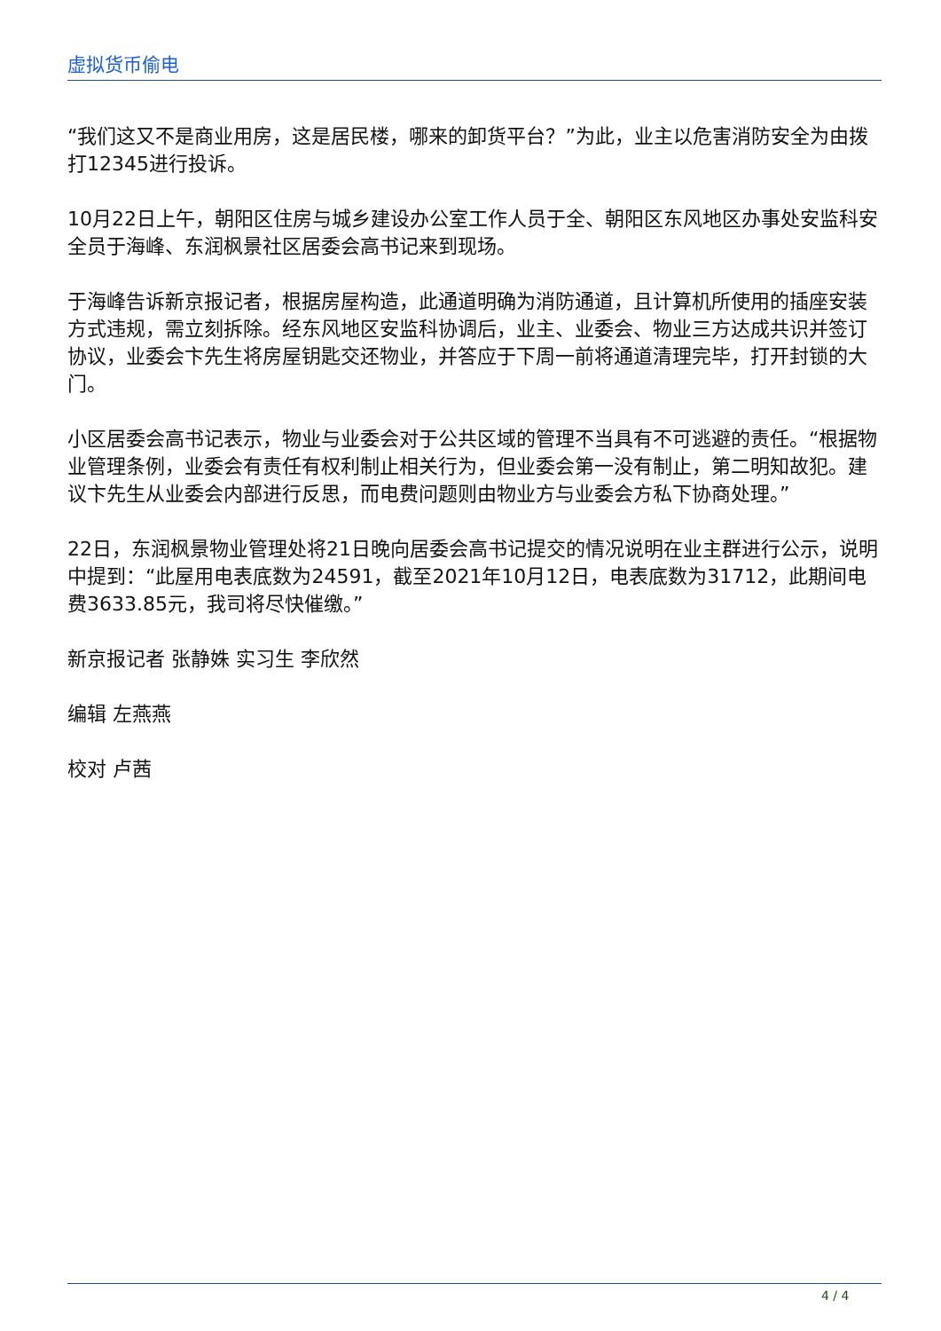虚拟货币偷电
“我们这又不是商业用房，这是居民楼，哪来的卸货平台？”为此，业主以危害消防安全为由拨打12345进行投诉。
10月22日上午，朝阳区住房与城乡建设办公室工作人员于全、朝阳区东风地区办事处安监科安全员于海峰、东润枫景社区居委会高书记来到现场。
于海峰告诉新京报记者，根据房屋构造，此通道明确为消防通道，且计算机所使用的插座安装方式违规，需立刻拆除。经东风地区安监科协调后，业主、业委会、物业三方达成共识并签订协议，业委会卞先生将房屋钥匙交还物业，并答应于下周一前将通道清理完毕，打开封锁的大门。
小区居委会高书记表示，物业与业委会对于公共区域的管理不当具有不可逃避的责任。“根据物业管理条例，业委会有责任有权利制止相关行为，但业委会第一没有制止，第二明知故犯。建议卞先生从业委会内部进行反思，而电费问题则由物业方与业委会方私下协商处理。”
22日，东润枫景物业管理处将21日晚向居委会高书记提交的情况说明在业主群进行公示，说明中提到：“此屋用电表底数为24591，截至2021年10月12日，电表底数为31712，此期间电费3633.85元，我司将尽快催缴。”
新京报记者 张静姝 实习生 李欣然
编辑 左燕燕
校对 卢茜
4 / 4